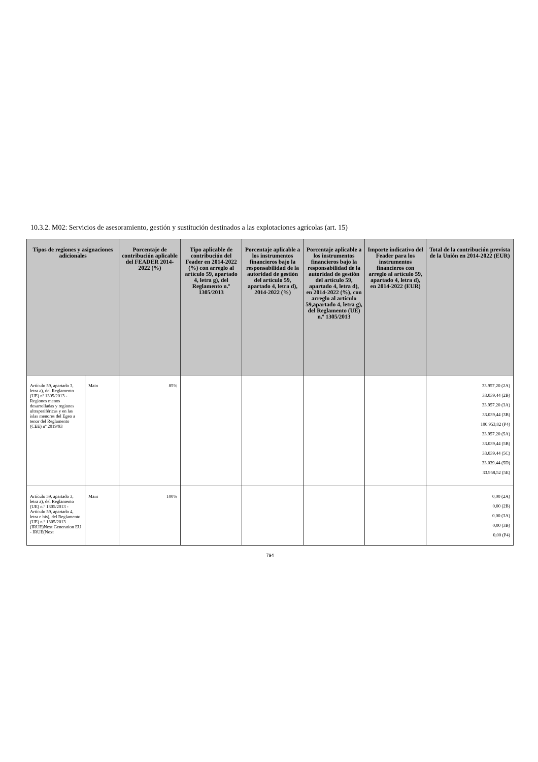10.3.2. M02: Servicios de asesoramiento, gestión y sustitución destinados a las explotaciones agrícolas (art. 15)
| Tipos de regiones y asignaciones adicionales | | Porcentaje de contribución aplicable del FEADER 2014-2022 (%) | Tipo aplicable de contribución del Feader en 2014-2022 (%) con arreglo al artículo 59, apartado 4, letra g), del Reglamento n.º 1305/2013 | Porcentaje aplicable a los instrumentos financieros bajo la responsabilidad de la autoridad de gestión del artículo 59, apartado 4, letra d), 2014-2022 (%) | Porcentaje aplicable a los instrumentos financieros bajo la responsabilidad de la autoridad de gestión del artículo 59, apartado 4, letra d), en 2014-2022 (%), con arreglo al artículo 59,apartado 4, letra g), del Reglamento (UE) n.º 1305/2013 | Importe indicativo del Feader para los instrumentos financieros con arreglo al artículo 59, apartado 4, letra d), en 2014-2022 (EUR) | Total de la contribución prevista de la Unión en 2014-2022 (EUR) |
| --- | --- | --- | --- | --- | --- | --- | --- |
| Artículo 59, apartado 3, letra a), del Reglamento (UE) nº 1305/2013 - Regiones menos desarrolladas y regiones ultraperiféricas y en las islas menores del Egeo a tenor del Reglamento (CEE) nº 2019/93 | Main | 85% | | | | | 33.957,20 (2A) 33.039,44 (2B) 33.957,20 (3A) 33.039,44 (3B) 100.953,82 (P4) 33.957,20 (5A) 33.039,44 (5B) 33.039,44 (5C) 33.039,44 (5D) 33.958,52 (5E) |
| Artículo 59, apartado 3, letra a), del Reglamento (UE) n.º 1305/2013 - Artículo 59, apartado 4, letra e bis), del Reglamento (UE) n.º 1305/2013 (IRUE)Next Generation EU - IRUE(Next | Main | 100% | | | | | 0,00 (2A) 0,00 (2B) 0,00 (3A) 0,00 (3B) 0,00 (P4) |
794